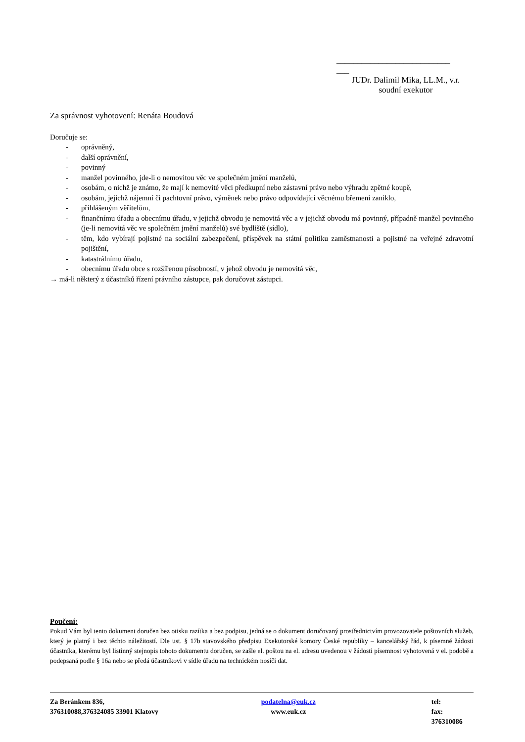___________________________
___
JUDr. Dalimil Mika, LL.M., v.r.
soudní exekutor
Za správnost vyhotovení: Renáta Boudová
Doručuje se:
- oprávněný,
- další oprávnění,
- povinný
- manžel povinného, jde-li o nemovitou věc ve společném jmění manželů,
- osobám, o nichž je známo, že mají k nemovité věci předkupní nebo zástavní právo nebo výhradu zpětné koupě,
- osobám, jejichž nájemní či pachtovní právo, výměnek nebo právo odpovídající věcnému břemeni zaniklo,
- přihlášeným věřitelům,
- finančnímu úřadu a obecnímu úřadu, v jejichž obvodu je nemovitá věc a v jejichž obvodu má povinný, případně manžel povinného (je-li nemovitá věc ve společném jmění manželů) své bydliště (sídlo),
- těm, kdo vybírají pojistné na sociální zabezpečení, příspěvek na státní politiku zaměstnanosti a pojistné na veřejné zdravotní pojištění,
- katastrálnímu úřadu,
- obecnímu úřadu obce s rozšířenou působností, v jehož obvodu je nemovitá věc,
→ má-li některý z účastníků řízení právního zástupce, pak doručovat zástupci.
Poučení:
Pokud Vám byl tento dokument doručen bez otisku razítka a bez podpisu, jedná se o dokument doručovaný prostřednictvím provozovatele poštovních služeb, který je platný i bez těchto náležitostí. Dle ust. § 17b stavovského předpisu Exekutorské komory České republiky – kancelářský řád, k písemné žádosti účastníka, kterému byl listinný stejnopis tohoto dokumentu doručen, se zašle el. poštou na el. adresu uvedenou v žádosti písemnost vyhotovená v el. podobě a podepsaná podle § 16a nebo se předá účastníkovi v sídle úřadu na technickém nosiči dat.
Za Beránkem 836,
376310088,376324085 33901 Klatovy
podatelna@euk.cz
www.euk.cz
tel:
fax: 376310086